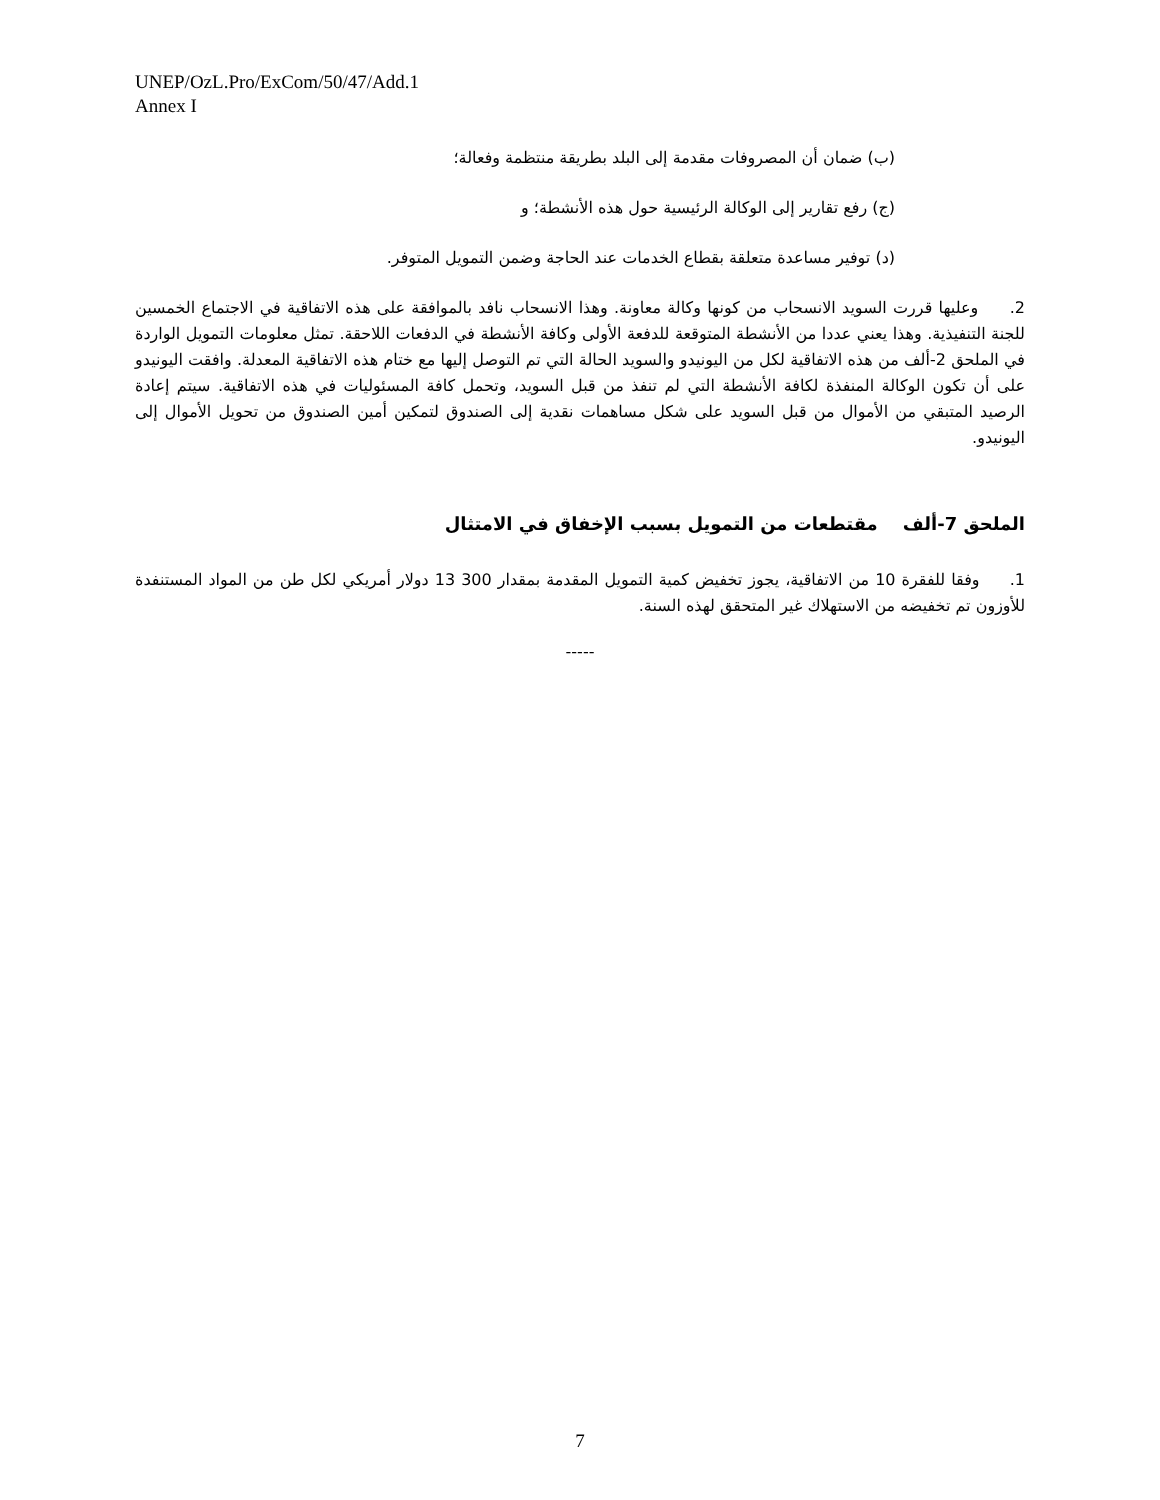UNEP/OzL.Pro/ExCom/50/47/Add.1
Annex I
(ب) ضمان أن المصروفات مقدمة إلى البلد بطريقة منتظمة وفعالة؛
(ج) رفع تقارير إلى الوكالة الرئيسية حول هذه الأنشطة؛ و
(د) توفير مساعدة متعلقة بقطاع الخدمات عند الحاجة وضمن التمويل المتوفر.
2. وعليها قررت السويد الانسحاب من كونها وكالة معاونة. وهذا الانسحاب نافد بالموافقة على هذه الاتفاقية في الاجتماع الخمسين للجنة التنفيذية. وهذا يعني عددا من الأنشطة المتوقعة للدفعة الأولى وكافة الأنشطة في الدفعات اللاحقة. تمثل معلومات التمويل الواردة في الملحق 2-ألف من هذه الاتفاقية لكل من اليونيدو والسويد الحالة التي تم التوصل إليها مع ختام هذه الاتفاقية المعدلة. وافقت اليونيدو على أن تكون الوكالة المنفذة لكافة الأنشطة التي لم تنفذ من قبل السويد، وتحمل كافة المسئوليات في هذه الاتفاقية. سيتم إعادة الرصيد المتبقي من الأموال من قبل السويد على شكل مساهمات نقدية إلى الصندوق لتمكين أمين الصندوق من تحويل الأموال إلى اليونيدو.
الملحق 7-ألف مقتطعات من التمويل بسبب الإخفاق في الامتثال
1. وفقا للفقرة 10 من الاتفاقية، يجوز تخفيض كمية التمويل المقدمة بمقدار 300 13 دولار أمريكي لكل طن من المواد المستنفدة للأوزون تم تخفيضه من الاستهلاك غير المتحقق لهذه السنة.
-----
7